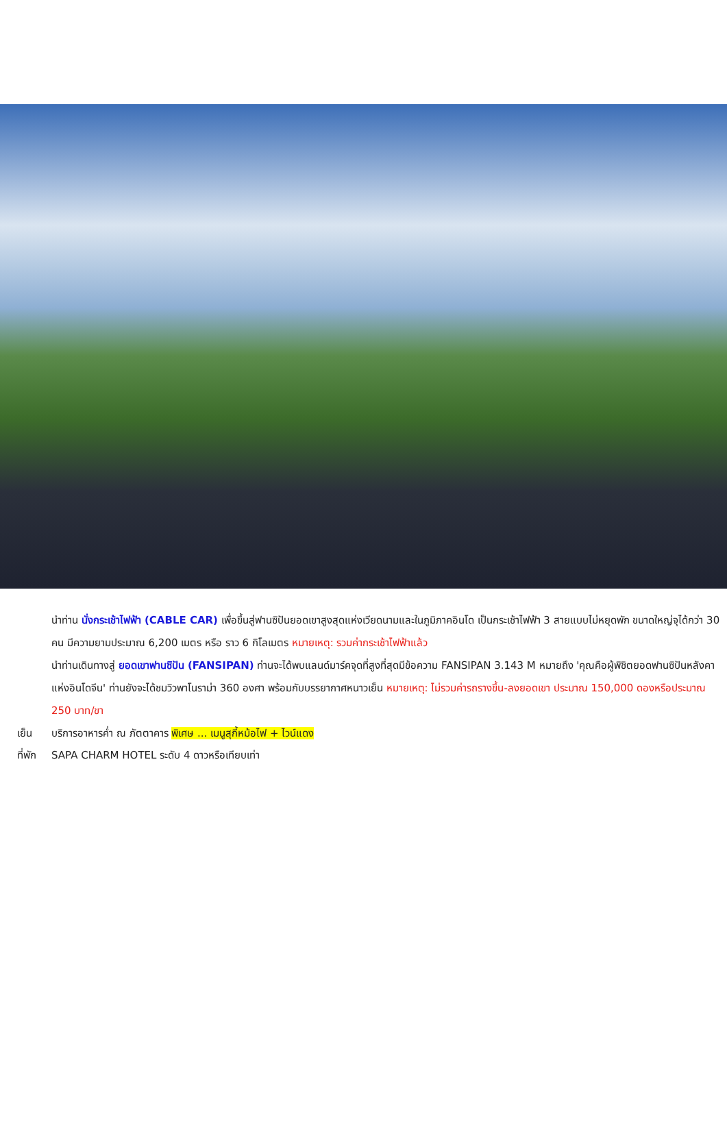นำท่าน นั่งกระเช้าไฟฟ้า (CABLE CAR) เพื่อขึ้นสู่ฟานซิปันยอดเขาสูงสุดแห่งเวียดนามและในภูมิภาคอินโด เป็นกระเช้าไฟฟ้า 3 สายแบบไม่หยุดพัก ขนาดใหญ่จุได้กว่า 30 คน มีความยามประมาณ 6,200 เมตร หรือ ราว 6 กิโลเมตร หมายเหตุ: รวมค่ากระเช้าไฟฟ้าแล้ว
นำท่านเดินทางสู่ ยอดเขาฟานซิปัน (FANSIPAN) ท่านจะได้พบแลนด์มาร์คจุดที่สูงที่สุดมีข้อความ FANSIPAN 3.143 M หมายถึง 'คุณคือผู้พิชิตยอดฟานซิปันหลังคาแห่งอินโดจีน' ท่านยังจะได้ชมวิวพาโนราม่า 360 องศา พร้อมกับบรรยากาศหนาวเย็น หมายเหตุ: ไม่รวมค่ารถรางขึ้น-ลงยอดเขา ประมาณ 150,000 ดองหรือประมาณ 250 บาท/ขา
เย็น บริการอาหารค่ำ ณ ภัตตาคาร พิเศษ ... เมนูสุกี้หม้อไฟ + ไวน์แดง
ที่พัก SAPA CHARM HOTEL ระดับ 4 ดาวหรือเทียบเท่า